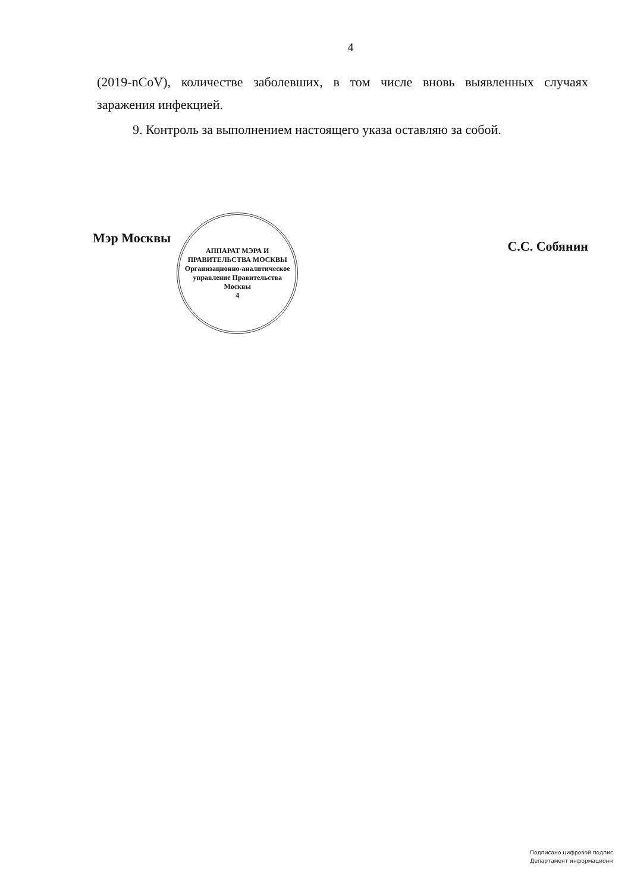4
(2019-nCoV), количестве заболевших, в том числе вновь выявленных случаях заражения инфекцией.
9. Контроль за выполнением настоящего указа оставляю за собой.
Мэр Москвы
АППАРАТ МЭРА И ПРАВИТЕЛЬСТВА МОСКВЫ
Организационно-аналитическое управление Правительства Москвы
4
С.С. Собянин
Подписано цифровой подпис
Департамент информационн